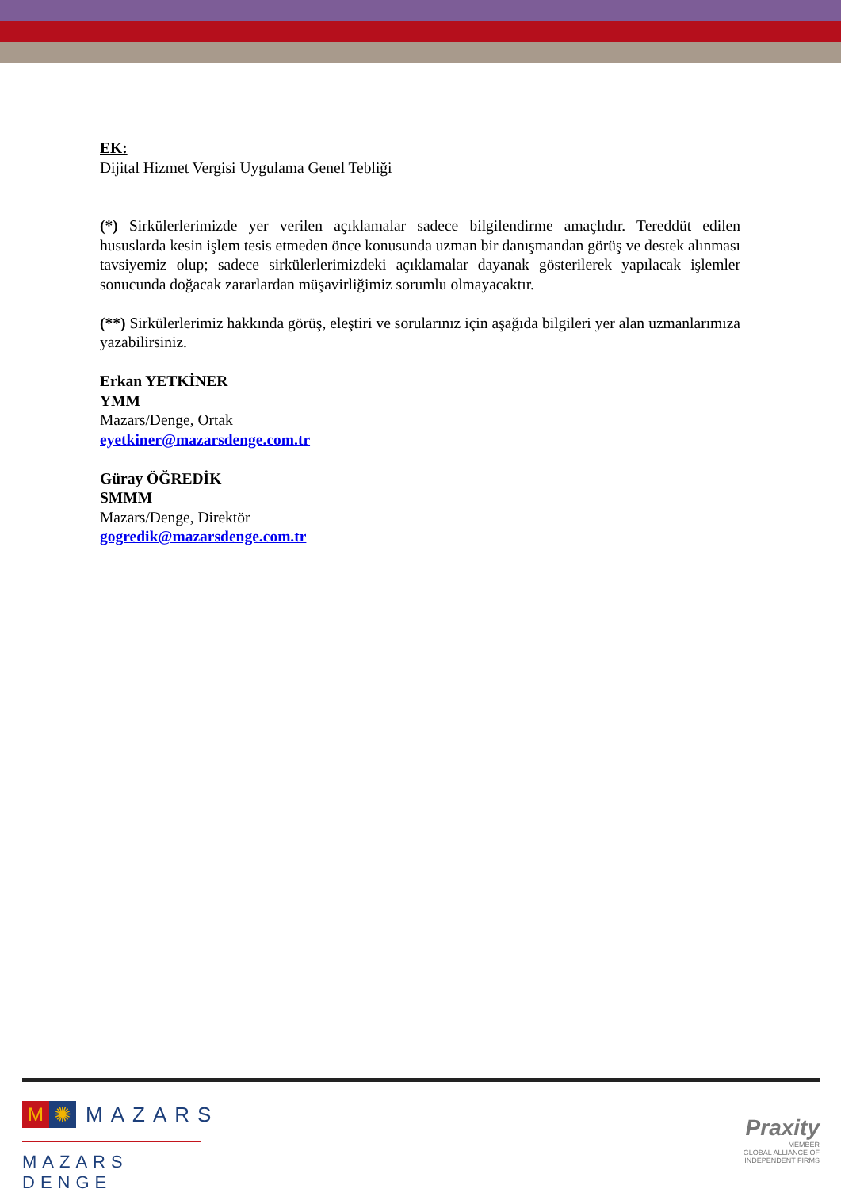EK:
Dijital Hizmet Vergisi Uygulama Genel Tebliği
(*) Sirkülerlerimizde yer verilen açıklamalar sadece bilgilendirme amaçlıdır. Tereddüt edilen hususlarda kesin işlem tesis etmeden önce konusunda uzman bir danışmandan görüş ve destek alınması tavsiyemiz olup; sadece sirkülerlerimizdeki açıklamalar dayanak gösterilerek yapılacak işlemler sonucunda doğacak zararlardan müşavirliğimiz sorumlu olmayacaktır.
(**) Sirkülerlerimiz hakkında görüş, eleştiri ve sorularınız için aşağıda bilgileri yer alan uzmanlarımıza yazabilirsiniz.
Erkan YETKİNER
YMM
Mazars/Denge, Ortak
eyetkiner@mazarsdenge.com.tr
Güray ÖĞREDİK
SMMM
Mazars/Denge, Direktör
gogredik@mazarsdenge.com.tr
M ✺ MAZARS
MAZARS DENGE
Praxity
MEMBER
GLOBAL ALLIANCE OF
INDEPENDENT FIRMS